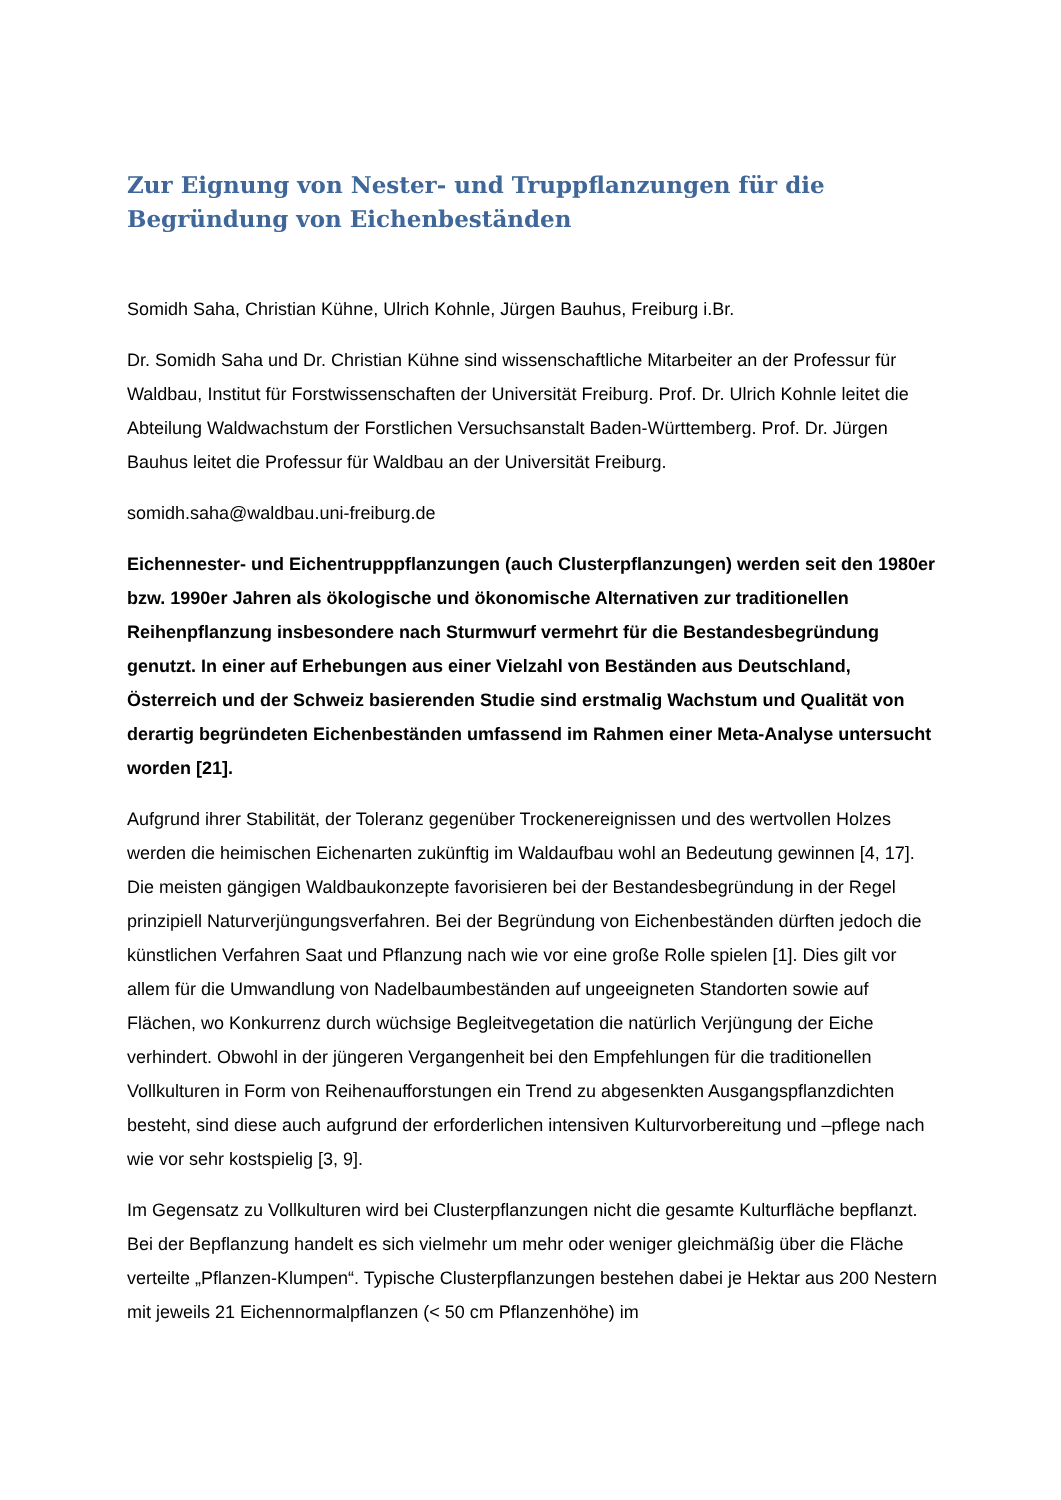Zur Eignung von Nester- und Truppflanzungen für die Begründung von Eichenbeständen
Somidh Saha, Christian Kühne, Ulrich Kohnle, Jürgen Bauhus, Freiburg i.Br.
Dr. Somidh Saha und Dr. Christian Kühne sind wissenschaftliche Mitarbeiter an der Professur für Waldbau, Institut für Forstwissenschaften der Universität Freiburg. Prof. Dr. Ulrich Kohnle leitet die Abteilung Waldwachstum der Forstlichen Versuchsanstalt Baden-Württemberg. Prof. Dr. Jürgen Bauhus leitet die Professur für Waldbau an der Universität Freiburg.
somidh.saha@waldbau.uni-freiburg.de
Eichennester- und Eichentrupppflanzungen (auch Clusterpflanzungen) werden seit den 1980er bzw. 1990er Jahren als ökologische und ökonomische Alternativen zur traditionellen Reihenpflanzung insbesondere nach Sturmwurf vermehrt für die Bestandesbegründung genutzt. In einer auf Erhebungen aus einer Vielzahl von Beständen aus Deutschland, Österreich und der Schweiz basierenden Studie sind erstmalig Wachstum und Qualität von derartig begründeten Eichenbeständen umfassend im Rahmen einer Meta-Analyse untersucht worden [21].
Aufgrund ihrer Stabilität, der Toleranz gegenüber Trockenereignissen und des wertvollen Holzes werden die heimischen Eichenarten zukünftig im Waldaufbau wohl an Bedeutung gewinnen [4, 17]. Die meisten gängigen Waldbaukonzepte favorisieren bei der Bestandesbegründung in der Regel prinzipiell Naturverjüngungsverfahren. Bei der Begründung von Eichenbeständen dürften jedoch die künstlichen Verfahren Saat und Pflanzung nach wie vor eine große Rolle spielen [1]. Dies gilt vor allem für die Umwandlung von Nadelbaumbeständen auf ungeeigneten Standorten sowie auf Flächen, wo Konkurrenz durch wüchsige Begleitvegetation die natürlich Verjüngung der Eiche verhindert. Obwohl in der jüngeren Vergangenheit bei den Empfehlungen für die traditionellen Vollkulturen in Form von Reihenaufforstungen ein Trend zu abgesenkten Ausgangspflanzdichten besteht, sind diese auch aufgrund der erforderlichen intensiven Kulturvorbereitung und –pflege nach wie vor sehr kostspielig [3, 9].
Im Gegensatz zu Vollkulturen wird bei Clusterpflanzungen nicht die gesamte Kulturfläche bepflanzt. Bei der Bepflanzung handelt es sich vielmehr um mehr oder weniger gleichmäßig über die Fläche verteilte „Pflanzen-Klumpen“. Typische Clusterpflanzungen bestehen dabei je Hektar aus 200 Nestern mit jeweils 21 Eichennormalpflanzen (< 50 cm Pflanzenhöhe) im